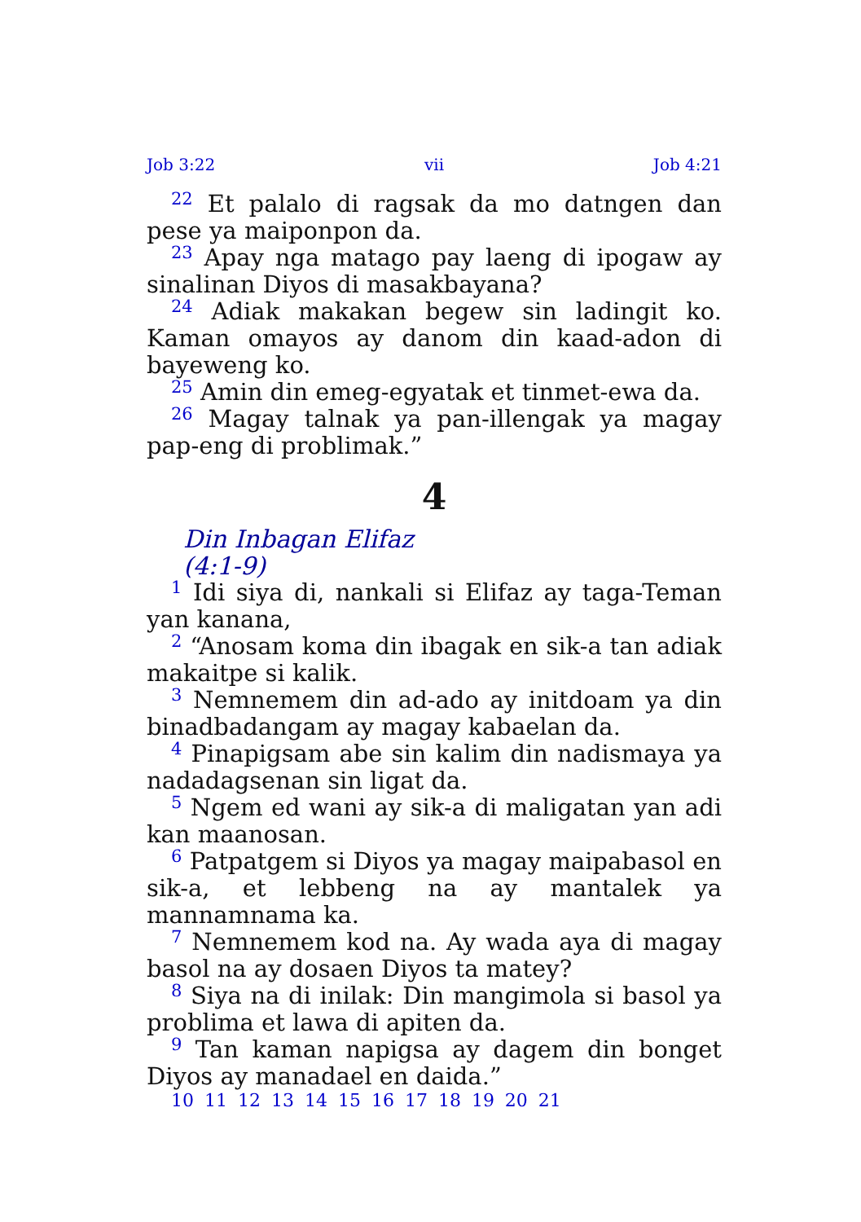Job 3:22 vii Job 4:21
<sup>22</sup> Et palalo di ragsak da mo datngen dan pese ya maiponpon da.
<sup>23</sup> Apay nga matago pay laeng di ipogaw ay sinalinan Diyos di masakbayana?
<sup>24</sup> Adiak makakan begew sin ladingit ko. Kaman omayos ay danom din kaad-adon di bayeweng ko.
<sup>25</sup> Amin din emeg-egyatak et tinmet-ewa da.
<sup>26</sup> Magay talnak ya pan-illengak ya magay pap-eng di problimak.”
4
Din Inbagan Elifaz
(4:1-9)
<sup>1</sup> Idi siya di, nankali si Elifaz ay taga-Teman yan kanana,
<sup>2</sup> “Anosam koma din ibagak en sik-a tan adiak makaitpe si kalik.
<sup>3</sup> Nemnemem din ad-ado ay initdoam ya din binadbadangam ay magay kabaelan da.
<sup>4</sup> Pinapigsam abe sin kalim din nadismaya ya nadadagsenan sin ligat da.
<sup>5</sup> Ngem ed wani ay sik-a di maligatan yan adi kan maanosan.
<sup>6</sup> Patpatgem si Diyos ya magay maipabasol en sik-a, et lebbeng na ay mantalek ya mannamnama ka.
<sup>7</sup> Nemnemem kod na. Ay wada aya di magay basol na ay dosaen Diyos ta matey?
<sup>8</sup> Siya na di inilak: Din mangimola si basol ya problima et lawa di apiten da.
<sup>9</sup> Tan kaman napigsa ay dagem din bonget Diyos ay manadael en daida.”
10 11 12 13 14 15 16 17 18 19 20 21